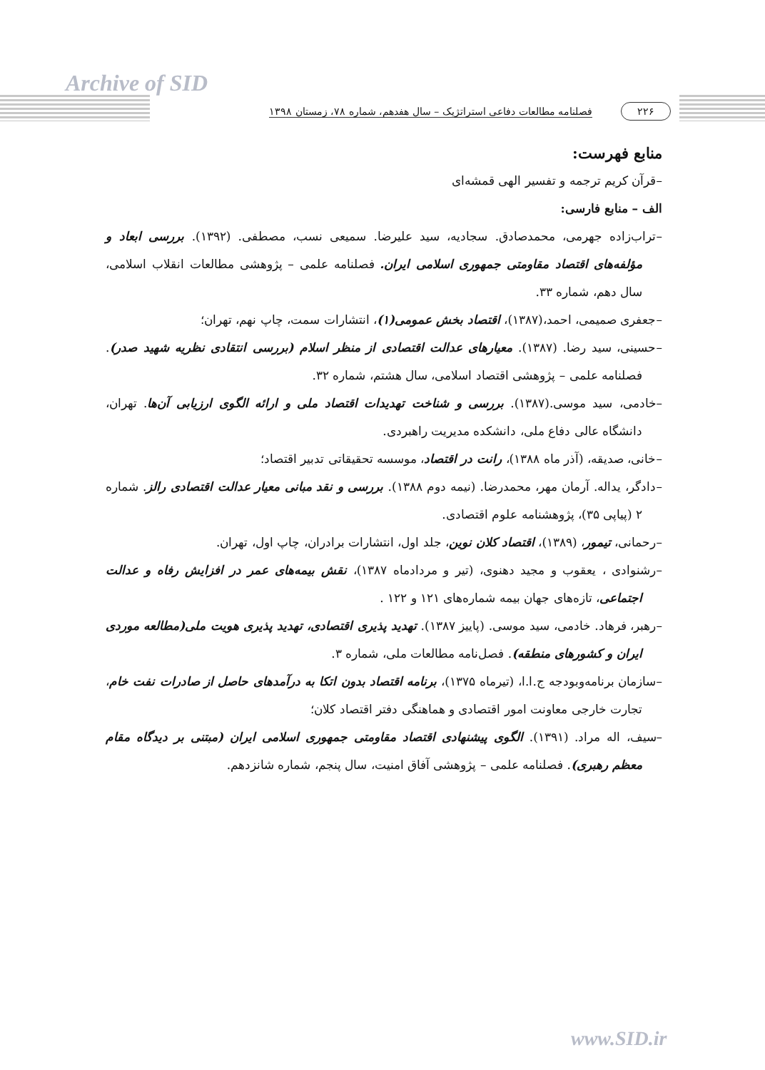Archive of SID
۲۲۶ فصلنامه مطالعات دفاعی استراتژیک – سال هفدهم، شماره ۷۸، زمستان ۱۳۹۸
منابع فهرست:
–قرآن کریم ترجمه و تفسیر الهی قمشه‌ای
الف – منابع فارسی:
–تراب‌زاده جهرمی، محمدصادق. سجادیه، سید علیرضا. سمیعی نسب، مصطفی. (۱۳۹۲). بررسی ابعاد و مؤلفه‌های اقتصاد مقاومتی جمهوری اسلامی ایران. فصلنامه علمی – پژوهشی مطالعات انقلاب اسلامی، سال دهم، شماره ۳۳.
–جعفری صمیمی، احمد،(۱۳۸۷)، اقتصاد بخش عمومی(۱)، انتشارات سمت، چاپ نهم، تهران؛
–حسینی، سید رضا. (۱۳۸۷). معیارهای عدالت اقتصادی از منظر اسلام (بررسی انتقادی نظریه شهید صدر). فصلنامه علمی – پژوهشی اقتصاد اسلامی، سال هشتم، شماره ۳۲.
–خادمی، سید موسی.(۱۳۸۷). بررسی و شناخت تهدیدات اقتصاد ملی و ارائه الگوی ارزیابی آن‌ها. تهران، دانشگاه عالی دفاع ملی، دانشکده مدیریت راهبردی.
–خانی، صدیقه، (آذر ماه ۱۳۸۸)، رانت در اقتصاد، موسسه تحقیقاتی تدبیر اقتصاد؛
–دادگر، یداله. آرمان مهر، محمدرضا. (نیمه دوم ۱۳۸۸). بررسی و نقد مبانی معیار عدالت اقتصادی رالز. شماره ۲ (پیاپی ۳۵)، پژوهشنامه علوم اقتصادی.
–رحمانی، تیمور، (۱۳۸۹)، اقتصاد کلان نوین، جلد اول، انتشارات برادران، چاپ اول، تهران.
–رشنوادی ، یعقوب و مجید دهنوی، (تیر و مردادماه ۱۳۸۷)، نقش بیمه‌های عمر در افزایش رفاه و عدالت اجتماعی، تازه‌های جهان بیمه شماره‌های ۱۲۱ و ۱۲۲ .
–رهبر، فرهاد. خادمی، سید موسی. (پاییز ۱۳۸۷). تهدید پذیری اقتصادی، تهدید پذیری هویت ملی(مطالعه موردی ایران و کشورهای منطقه). فصل‌نامه مطالعات ملی، شماره ۳.
–سازمان برنامه‌وبودجه ج.ا.ا، (تیرماه ۱۳۷۵)، برنامه اقتصاد بدون اتکا به درآمدهای حاصل از صادرات نفت خام، تجارت خارجی معاونت امور اقتصادی و هماهنگی دفتر اقتصاد کلان؛
–سیف، اله مراد. (۱۳۹۱). الگوی پیشنهادی اقتصاد مقاومتی جمهوری اسلامی ایران (مبتنی بر دیدگاه مقام معظم رهبری). فصلنامه علمی – پژوهشی آفاق امنیت، سال پنجم، شماره شانزدهم.
www.SID.ir